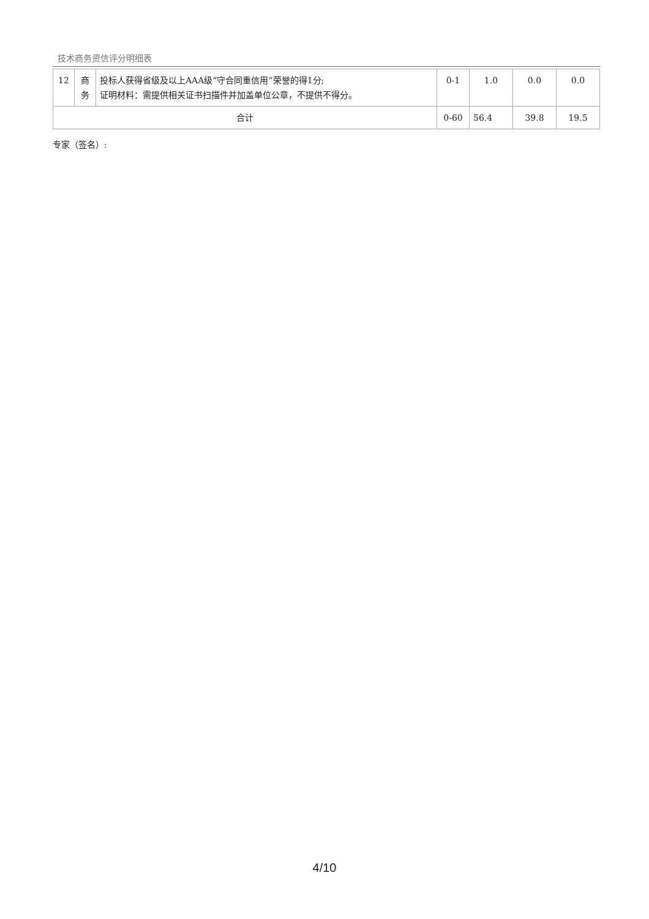技术商务资信评分明细表
| 12 | 商 务 | 投标人获得省级及以上AAA级“守合同重信用”荣誉的得1分; 证明材料：需提供相关证书扫描件并加盖单位公章，不提供不得分。 | 0-1 | 1.0 | 0.0 | 0.0 |
| 合计 | | | 0-60 | 56.4 | 39.8 | 19.5 |
专家（签名）:
4/10